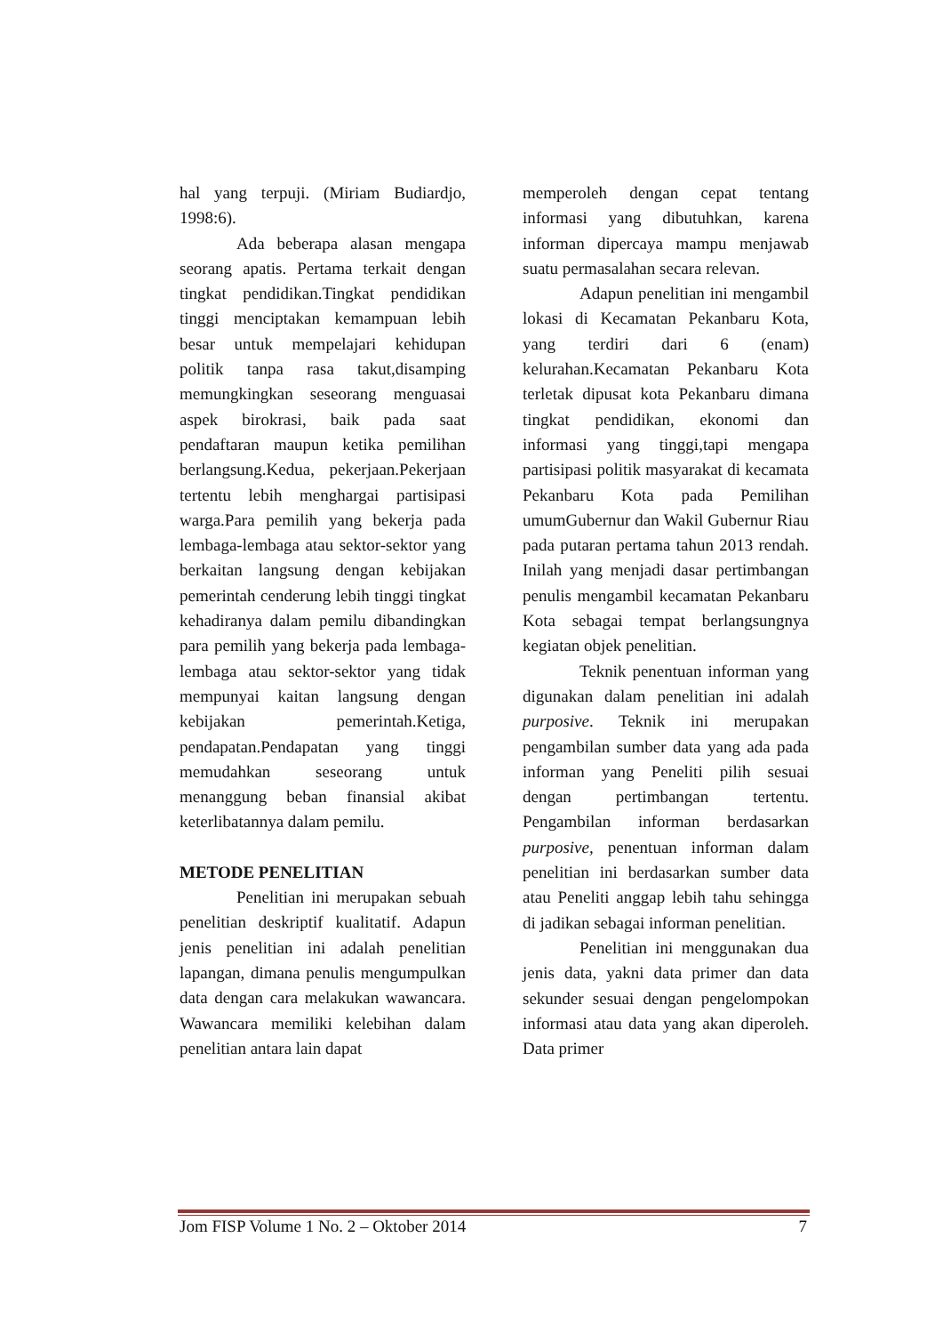hal yang terpuji. (Miriam Budiardjo, 1998:6).
Ada beberapa alasan mengapa seorang apatis. Pertama terkait dengan tingkat pendidikan.Tingkat pendidikan tinggi menciptakan kemampuan lebih besar untuk mempelajari kehidupan politik tanpa rasa takut,disamping memungkingkan seseorang menguasai aspek birokrasi, baik pada saat pendaftaran maupun ketika pemilihan berlangsung.Kedua, pekerjaan.Pekerjaan tertentu lebih menghargai partisipasi warga.Para pemilih yang bekerja pada lembaga-lembaga atau sektor-sektor yang berkaitan langsung dengan kebijakan pemerintah cenderung lebih tinggi tingkat kehadiranya dalam pemilu dibandingkan para pemilih yang bekerja pada lembaga-lembaga atau sektor-sektor yang tidak mempunyai kaitan langsung dengan kebijakan pemerintah.Ketiga, pendapatan.Pendapatan yang tinggi memudahkan seseorang untuk menanggung beban finansial akibat keterlibatannya dalam pemilu.
METODE PENELITIAN
Penelitian ini merupakan sebuah penelitian deskriptif kualitatif. Adapun jenis penelitian ini adalah penelitian lapangan, dimana penulis mengumpulkan data dengan cara melakukan wawancara. Wawancara memiliki kelebihan dalam penelitian antara lain dapat
memperoleh dengan cepat tentang informasi yang dibutuhkan, karena informan dipercaya mampu menjawab suatu permasalahan secara relevan.
Adapun penelitian ini mengambil lokasi di Kecamatan Pekanbaru Kota, yang terdiri dari 6 (enam) kelurahan.Kecamatan Pekanbaru Kota terletak dipusat kota Pekanbaru dimana tingkat pendidikan, ekonomi dan informasi yang tinggi,tapi mengapa partisipasi politik masyarakat di kecamata Pekanbaru Kota pada Pemilihan umumGubernur dan Wakil Gubernur Riau pada putaran pertama tahun 2013 rendah. Inilah yang menjadi dasar pertimbangan penulis mengambil kecamatan Pekanbaru Kota sebagai tempat berlangsungnya kegiatan objek penelitian.
Teknik penentuan informan yang digunakan dalam penelitian ini adalah purposive. Teknik ini merupakan pengambilan sumber data yang ada pada informan yang Peneliti pilih sesuai dengan pertimbangan tertentu. Pengambilan informan berdasarkan purposive, penentuan informan dalam penelitian ini berdasarkan sumber data atau Peneliti anggap lebih tahu sehingga di jadikan sebagai informan penelitian.
Penelitian ini menggunakan dua jenis data, yakni data primer dan data sekunder sesuai dengan pengelompokan informasi atau data yang akan diperoleh. Data primer
Jom FISP Volume 1 No. 2 – Oktober 2014 7